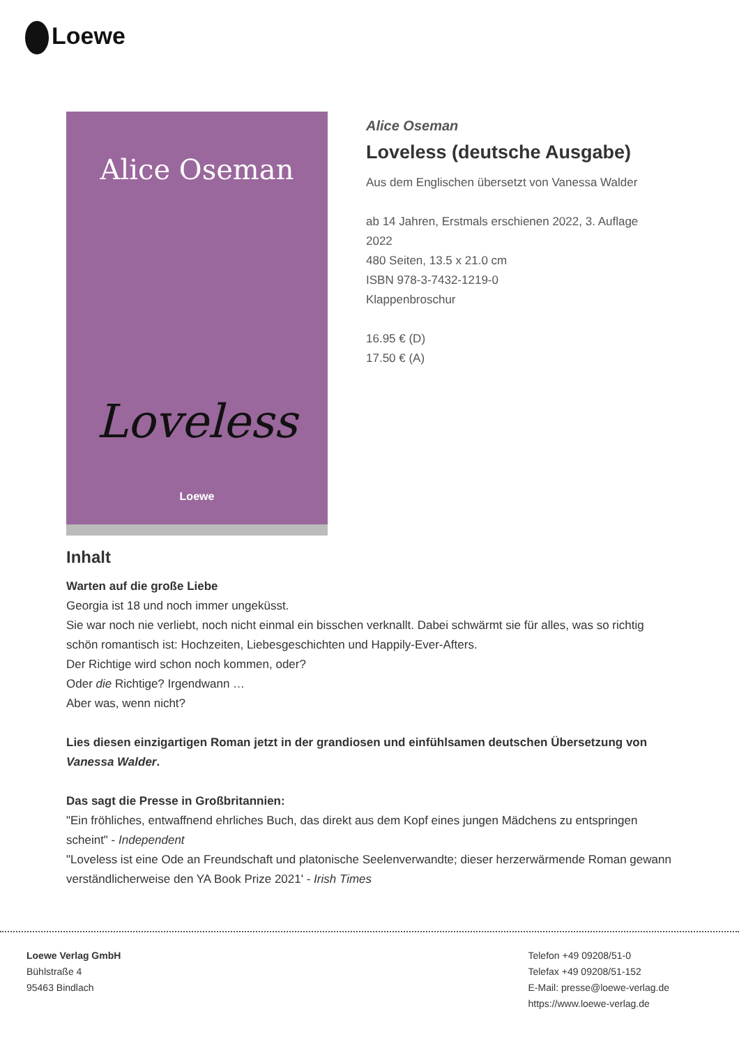Loewe
Alice Oseman
Loveless
Loewe
Alice Oseman
Loveless (deutsche Ausgabe)
Aus dem Englischen übersetzt von Vanessa Walder
ab 14 Jahren, Erstmals erschienen 2022, 3. Auflage 2022
480 Seiten, 13.5 x 21.0 cm
ISBN 978-3-7432-1219-0
Klappenbroschur
16.95 € (D)
17.50 € (A)
Inhalt
Warten auf die große Liebe
Georgia ist 18 und noch immer ungeküsst.
Sie war noch nie verliebt, noch nicht einmal ein bisschen verknallt. Dabei schwärmt sie für alles, was so richtig schön romantisch ist: Hochzeiten, Liebesgeschichten und Happily-Ever-Afters.
Der Richtige wird schon noch kommen, oder?
Oder die Richtige? Irgendwann …
Aber was, wenn nicht?
Lies diesen einzigartigen Roman jetzt in der grandiosen und einfühlsamen deutschen Übersetzung von Vanessa Walder.
Das sagt die Presse in Großbritannien:
"Ein fröhliches, entwaffnend ehrliches Buch, das direkt aus dem Kopf eines jungen Mädchens zu entspringen scheint" - Independent
"Loveless ist eine Ode an Freundschaft und platonische Seelenverwandte; dieser herzerwärmende Roman gewann verständlicherweise den YA Book Prize 2021' - Irish Times
Loewe Verlag GmbH
Bühlstraße 4
95463 Bindlach
Telefon +49 09208/51-0
Telefax +49 09208/51-152
E-Mail: presse@loewe-verlag.de
https://www.loewe-verlag.de